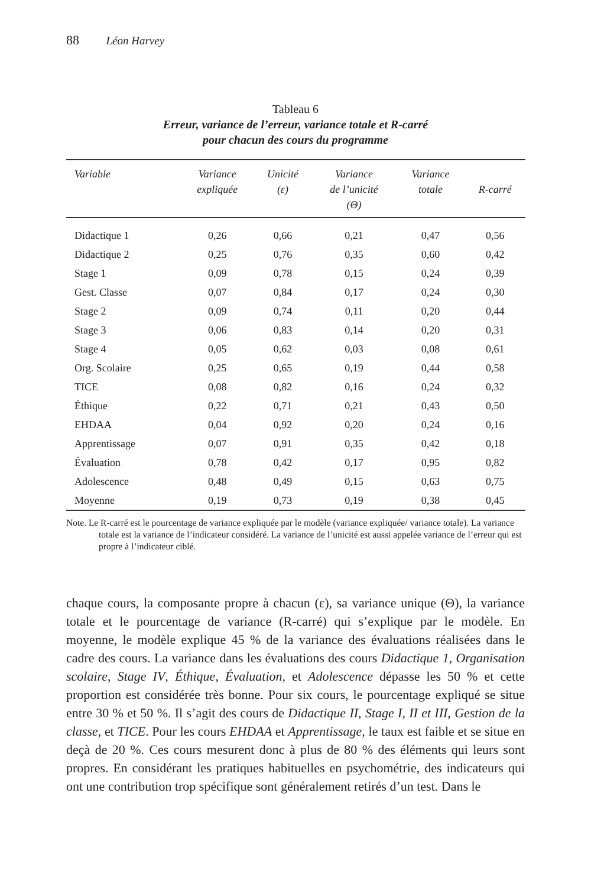88 Léon Harvey
Tableau 6
Erreur, variance de l’erreur, variance totale et R-carré
pour chacun des cours du programme
| Variable | Variance expliquée | Unicité (ε) | Variance de l’unicité (Θ) | Variance totale | R-carré |
| --- | --- | --- | --- | --- | --- |
| Didactique 1 | 0,26 | 0,66 | 0,21 | 0,47 | 0,56 |
| Didactique 2 | 0,25 | 0,76 | 0,35 | 0,60 | 0,42 |
| Stage 1 | 0,09 | 0,78 | 0,15 | 0,24 | 0,39 |
| Gest. Classe | 0,07 | 0,84 | 0,17 | 0,24 | 0,30 |
| Stage 2 | 0,09 | 0,74 | 0,11 | 0,20 | 0,44 |
| Stage 3 | 0,06 | 0,83 | 0,14 | 0,20 | 0,31 |
| Stage 4 | 0,05 | 0,62 | 0,03 | 0,08 | 0,61 |
| Org. Scolaire | 0,25 | 0,65 | 0,19 | 0,44 | 0,58 |
| TICE | 0,08 | 0,82 | 0,16 | 0,24 | 0,32 |
| Éthique | 0,22 | 0,71 | 0,21 | 0,43 | 0,50 |
| EHDAA | 0,04 | 0,92 | 0,20 | 0,24 | 0,16 |
| Apprentissage | 0,07 | 0,91 | 0,35 | 0,42 | 0,18 |
| Évaluation | 0,78 | 0,42 | 0,17 | 0,95 | 0,82 |
| Adolescence | 0,48 | 0,49 | 0,15 | 0,63 | 0,75 |
| Moyenne | 0,19 | 0,73 | 0,19 | 0,38 | 0,45 |
Note. Le R-carré est le pourcentage de variance expliquée par le modèle (variance expliquée/ variance totale). La variance totale est la variance de l’indicateur considéré. La variance de l’unicité est aussi appelée variance de l’erreur qui est propre à l’indicateur ciblé.
chaque cours, la composante propre à chacun (ε), sa variance unique (Θ), la variance totale et le pourcentage de variance (R-carré) qui s’explique par le modèle. En moyenne, le modèle explique 45 % de la variance des évaluations réalisées dans le cadre des cours. La variance dans les évaluations des cours Didactique 1, Organisation scolaire, Stage IV, Éthique, Évaluation, et Adolescence dépasse les 50 % et cette proportion est considérée très bonne. Pour six cours, le pourcentage expliqué se situe entre 30 % et 50 %. Il s’agit des cours de Didactique II, Stage I, II et III, Gestion de la classe, et TICE. Pour les cours EHDAA et Apprentissage, le taux est faible et se situe en deçà de 20 %. Ces cours mesurent donc à plus de 80 % des éléments qui leurs sont propres. En considérant les pratiques habituelles en psychométrie, des indicateurs qui ont une contribution trop spécifique sont généralement retirés d’un test. Dans le